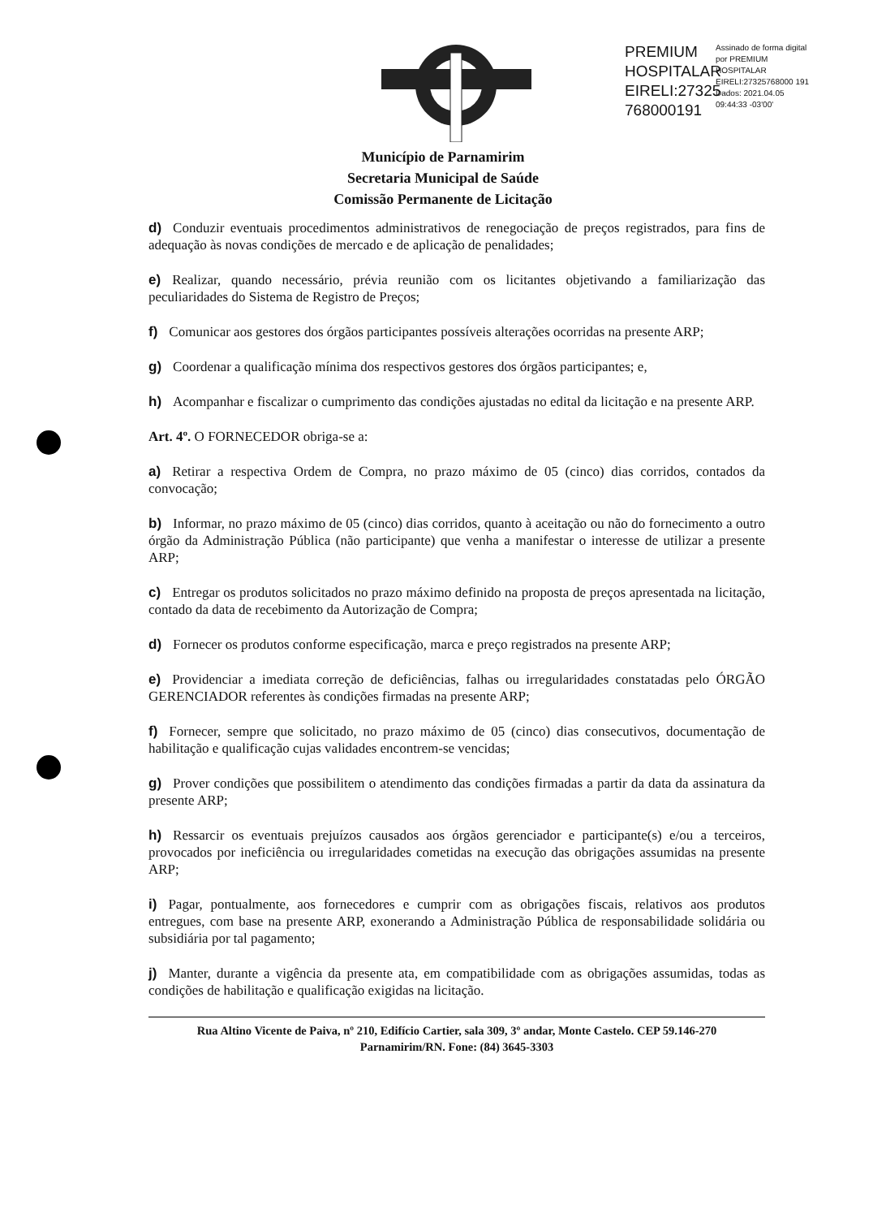PREMIUM HOSPITALAR EIRELI:27325 768000191
Assinado de forma digital por PREMIUM HOSPITALAR EIRELI:27325768000 191
Dados: 2021.04.05 09:44:33 -03'00'
Município de Parnamirim
Secretaria Municipal de Saúde
Comissão Permanente de Licitação
d) Conduzir eventuais procedimentos administrativos de renegociação de preços registrados, para fins de adequação às novas condições de mercado e de aplicação de penalidades;
e) Realizar, quando necessário, prévia reunião com os licitantes objetivando a familiarização das peculiaridades do Sistema de Registro de Preços;
f) Comunicar aos gestores dos órgãos participantes possíveis alterações ocorridas na presente ARP;
g) Coordenar a qualificação mínima dos respectivos gestores dos órgãos participantes; e,
h) Acompanhar e fiscalizar o cumprimento das condições ajustadas no edital da licitação e na presente ARP.
Art. 4º. O FORNECEDOR obriga-se a:
a) Retirar a respectiva Ordem de Compra, no prazo máximo de 05 (cinco) dias corridos, contados da convocação;
b) Informar, no prazo máximo de 05 (cinco) dias corridos, quanto à aceitação ou não do fornecimento a outro órgão da Administração Pública (não participante) que venha a manifestar o interesse de utilizar a presente ARP;
c) Entregar os produtos solicitados no prazo máximo definido na proposta de preços apresentada na licitação, contado da data de recebimento da Autorização de Compra;
d) Fornecer os produtos conforme especificação, marca e preço registrados na presente ARP;
e) Providenciar a imediata correção de deficiências, falhas ou irregularidades constatadas pelo ÓRGÃO GERENCIADOR referentes às condições firmadas na presente ARP;
f) Fornecer, sempre que solicitado, no prazo máximo de 05 (cinco) dias consecutivos, documentação de habilitação e qualificação cujas validades encontrem-se vencidas;
g) Prover condições que possibilitem o atendimento das condições firmadas a partir da data da assinatura da presente ARP;
h) Ressarcir os eventuais prejuízos causados aos órgãos gerenciador e participante(s) e/ou a terceiros, provocados por ineficiência ou irregularidades cometidas na execução das obrigações assumidas na presente ARP;
i) Pagar, pontualmente, aos fornecedores e cumprir com as obrigações fiscais, relativos aos produtos entregues, com base na presente ARP, exonerando a Administração Pública de responsabilidade solidária ou subsidiária por tal pagamento;
j) Manter, durante a vigência da presente ata, em compatibilidade com as obrigações assumidas, todas as condições de habilitação e qualificação exigidas na licitação.
Rua Altino Vicente de Paiva, nº 210, Edifício Cartier, sala 309, 3º andar, Monte Castelo. CEP 59.146-270
Parnamirim/RN. Fone: (84) 3645-3303